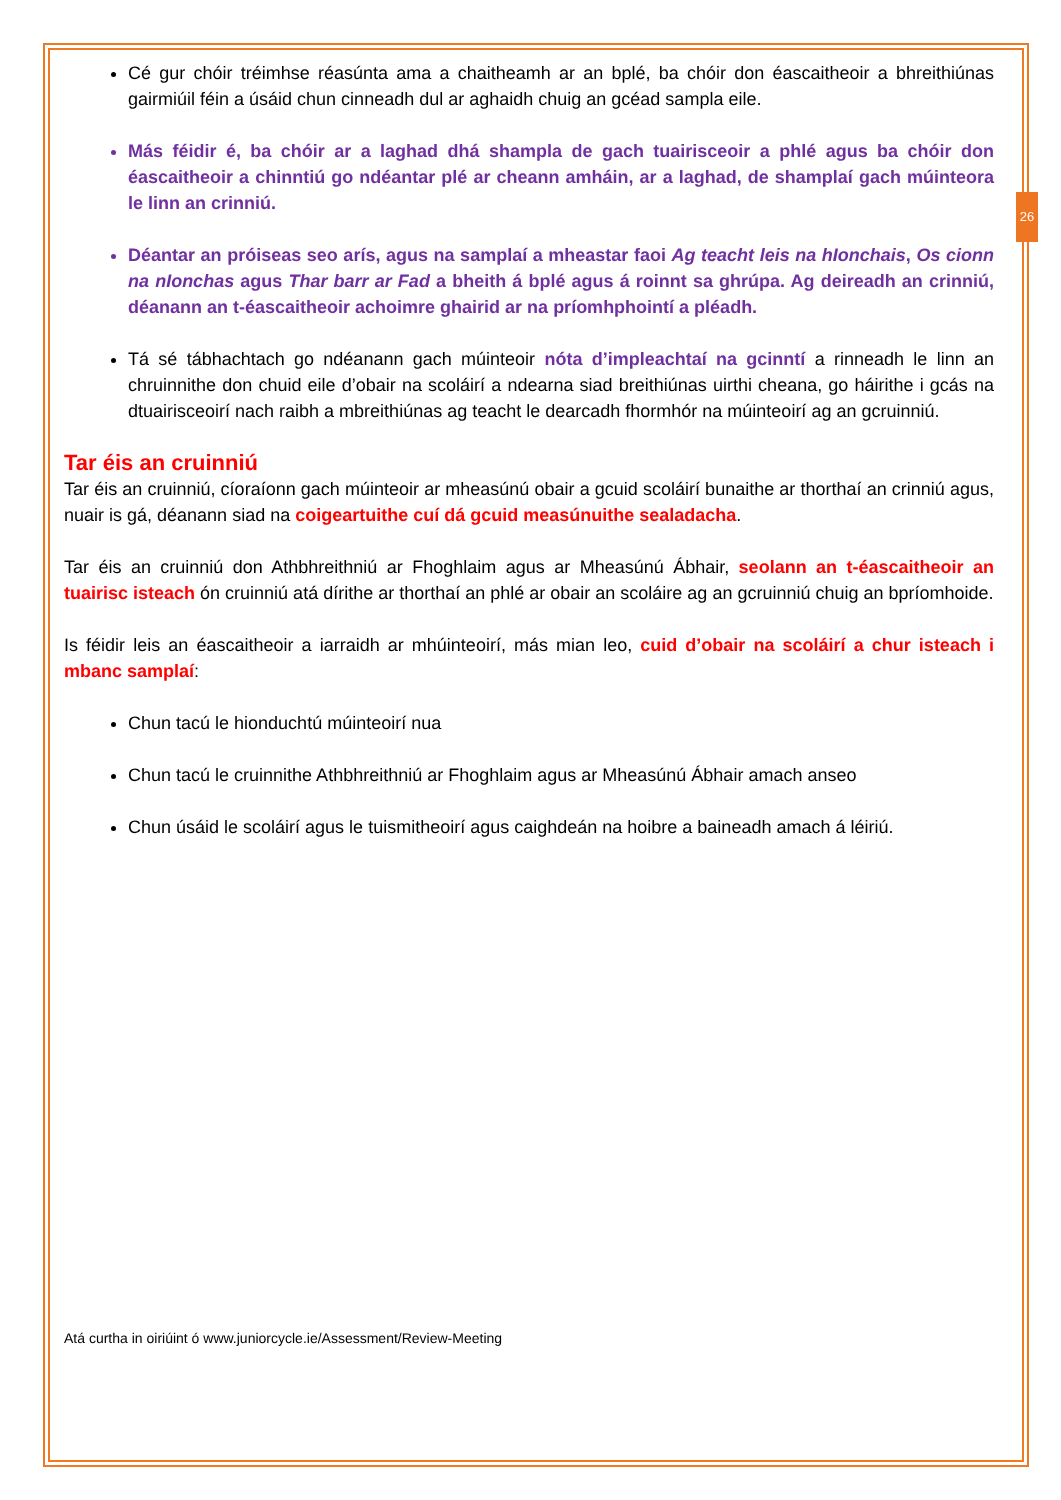26
Cé gur chóir tréimhse réasúnta ama a chaitheamh ar an bplé, ba chóir don éascaitheoir a bhreithiúnas gairmiúil féin a úsáid chun cinneadh dul ar aghaidh chuig an gcéad sampla eile.
Más féidir é, ba chóir ar a laghad dhá shampla de gach tuairisceoir a phlé agus ba chóir don éascaitheoir a chinntiú go ndéantar plé ar cheann amháin, ar a laghad, de shamplaí gach múinteora le linn an crinniú.
Déantar an próiseas seo arís, agus na samplaí a mheastar faoi Ag teacht leis na hIonchais, Os cionn na nIonchas agus Thar barr ar Fad a bheith á bplé agus á roinnt sa ghrúpa. Ag deireadh an crinniú, déanann an t-éascaitheoir achoimre ghairid ar na príomhphointí a pléadh.
Tá sé tábhachtach go ndéanann gach múinteoir nóta d’impleachtaí na gcinntí a rinneadh le linn an chruinnithe don chuid eile d’obair na scoláirí a ndearna siad breithiúnas uirthi cheana, go háirithe i gcás na dtuairisceoirí nach raibh a mbreithiúnas ag teacht le dearcadh fhormhór na múinteoirí ag an gcruinniú.
Tar éis an cruinniú
Tar éis an cruinniú, cíoraíonn gach múinteoir ar mheasúnú obair a gcuid scoláirí bunaithe ar thorthaí an crinniú agus, nuair is gá, déanann siad na coigeartuithe cuí dá gcuid measúnuithe sealadacha.
Tar éis an cruinniú don Athbhreithniú ar Fhoghlaim agus ar Mheasúnú Ábhair, seolann an t-éascaitheoir an tuairisc isteach ón cruinniú atá dírithe ar thorthaí an phlé ar obair an scoláire ag an gcruinniú chuig an bpríomhoide.
Is féidir leis an éascaitheoir a iarraidh ar mhúinteoirí, más mian leo, cuid d’obair na scoláirí a chur isteach i mbanc samplaí:
Chun tacú le hionduchtú múinteoirí nua
Chun tacú le cruinnithe Athbhreithniú ar Fhoghlaim agus ar Mheasúnú Ábhair amach anseo
Chun úsáid le scoláirí agus le tuismitheoirí agus caighdeán na hoibre a baineadh amach á léiriú.
Atá curtha in oiriúint ó www.juniorcycle.ie/Assessment/Review-Meeting